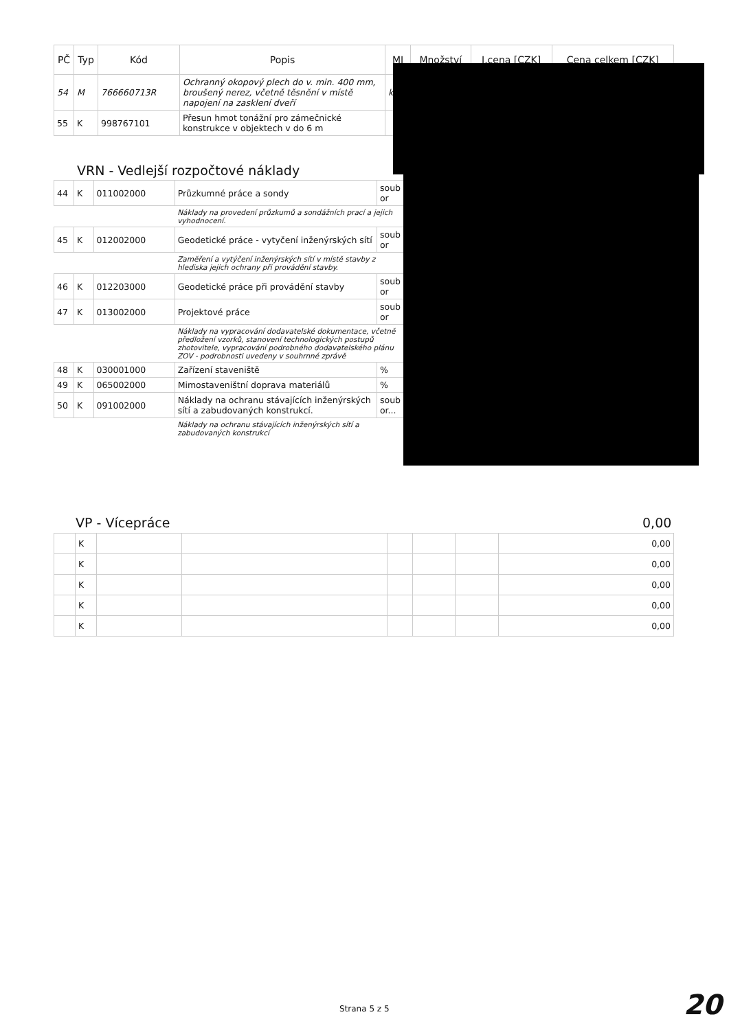| PČ | Typ | Kód | Popis | MJ | Množství | J.cena [CZK] | Cena celkem [CZK] |
| --- | --- | --- | --- | --- | --- | --- | --- |
| 54 | M | 766660713R | Ochranný okopový plech do v. min. 400 mm, broušený nerez, včetně těsnění v místě napojení na zasklení dveří | k | | | |
| 55 | K | 998767101 | Přesun hmot tonážní pro zámečnické konstrukce v objektech v do 6 m | | | | |
VRN - Vedlejší rozpočtové náklady
| 44 | K | 011002000 | Průzkumné práce a sondy | soub or |
| | | | Náklady na provedení průzkumů a sondážních prací a jejich vyhodnocení. | |
| 45 | K | 012002000 | Geodetické práce - vytyčení inženýrských sítí | soub or |
| | | | Zaměření a vytýčení inženýrských sítí v místě stavby z hlediska jejich ochrany při provádění stavby. | |
| 46 | K | 012203000 | Geodetické práce při provádění stavby | soub or |
| 47 | K | 013002000 | Projektové práce | soub or |
| | | | Náklady na vypracování dodavatelské dokumentace, včetně předložení vzorků, stanovení technologických postupů zhotovitele, vypracování podrobného dodavatelského plánu ZOV - podrobnosti uvedeny v souhrnné zprávě | |
| 48 | K | 030001000 | Zařízení staveniště | % |
| 49 | K | 065002000 | Mimostaveništní doprava materiálů | % |
| 50 | K | 091002000 | Náklady na ochranu stávajících inženýrských sítí a zabudovaných konstrukcí. | soub or... |
| | | | Náklady na ochranu stávajících inženýrských sítí a zabudovaných konstrukcí | |
VP - Vícepráce 0,00
| | K | | | | | | 0,00 |
| | K | | | | | | 0,00 |
| | K | | | | | | 0,00 |
| | K | | | | | | 0,00 |
| | K | | | | | | 0,00 |
Strana 5 z 5 20